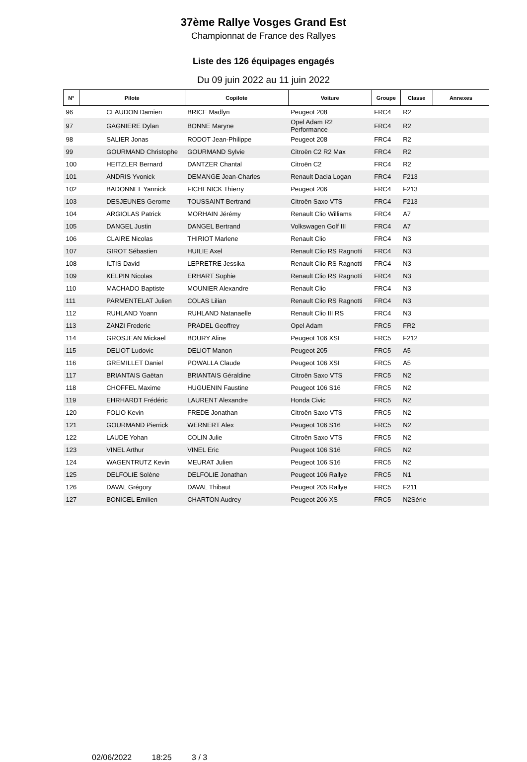37ème Rallye Vosges Grand Est
Championnat de France des Rallyes
Liste des 126 équipages engagés
Du 09 juin 2022 au 11 juin 2022
| N° | Pilote | Copilote | Voiture | Groupe | Classe | Annexes |
| --- | --- | --- | --- | --- | --- | --- |
| 96 | CLAUDON Damien | BRICE Madlyn | Peugeot 208 | FRC4 | R2 | |
| 97 | GAGNIERE Dylan | BONNE Maryne | Opel Adam R2 Performance | FRC4 | R2 | |
| 98 | SALIER Jonas | RODOT Jean-Philippe | Peugeot 208 | FRC4 | R2 | |
| 99 | GOURMAND Christophe | GOURMAND Sylvie | Citroën C2 R2 Max | FRC4 | R2 | |
| 100 | HEITZLER Bernard | DANTZER Chantal | Citroën C2 | FRC4 | R2 | |
| 101 | ANDRIS Yvonick | DEMANGE Jean-Charles | Renault Dacia Logan | FRC4 | F213 | |
| 102 | BADONNEL Yannick | FICHENICK Thierry | Peugeot 206 | FRC4 | F213 | |
| 103 | DESJEUNES Gerome | TOUSSAINT Bertrand | Citroën Saxo VTS | FRC4 | F213 | |
| 104 | ARGIOLAS Patrick | MORHAIN Jérémy | Renault Clio Williams | FRC4 | A7 | |
| 105 | DANGEL Justin | DANGEL Bertrand | Volkswagen Golf III | FRC4 | A7 | |
| 106 | CLAIRE Nicolas | THIRIOT Marlene | Renault Clio | FRC4 | N3 | |
| 107 | GIROT Sébastien | HUILIE Axel | Renault Clio RS Ragnotti | FRC4 | N3 | |
| 108 | ILTIS David | LEPRETRE Jessika | Renault Clio RS Ragnotti | FRC4 | N3 | |
| 109 | KELPIN Nicolas | ERHART Sophie | Renault Clio RS Ragnotti | FRC4 | N3 | |
| 110 | MACHADO Baptiste | MOUNIER Alexandre | Renault Clio | FRC4 | N3 | |
| 111 | PARMENTELAT Julien | COLAS Lilian | Renault Clio RS Ragnotti | FRC4 | N3 | |
| 112 | RUHLAND Yoann | RUHLAND Natanaelle | Renault Clio III RS | FRC4 | N3 | |
| 113 | ZANZI Frederic | PRADEL Geoffrey | Opel Adam | FRC5 | FR2 | |
| 114 | GROSJEAN Mickael | BOURY Aline | Peugeot 106 XSI | FRC5 | F212 | |
| 115 | DELIOT Ludovic | DELIOT Manon | Peugeot 205 | FRC5 | A5 | |
| 116 | GREMILLET Daniel | POWALLA Claude | Peugeot 106 XSI | FRC5 | A5 | |
| 117 | BRIANTAIS Gaëtan | BRIANTAIS Géraldine | Citroën Saxo VTS | FRC5 | N2 | |
| 118 | CHOFFEL Maxime | HUGUENIN Faustine | Peugeot 106 S16 | FRC5 | N2 | |
| 119 | EHRHARDT Frédéric | LAURENT Alexandre | Honda Civic | FRC5 | N2 | |
| 120 | FOLIO Kevin | FREDE Jonathan | Citroën Saxo VTS | FRC5 | N2 | |
| 121 | GOURMAND Pierrick | WERNERT Alex | Peugeot 106 S16 | FRC5 | N2 | |
| 122 | LAUDE Yohan | COLIN Julie | Citroën Saxo VTS | FRC5 | N2 | |
| 123 | VINEL Arthur | VINEL Eric | Peugeot 106 S16 | FRC5 | N2 | |
| 124 | WAGENTRUTZ Kevin | MEURAT Julien | Peugeot 106 S16 | FRC5 | N2 | |
| 125 | DELFOLIE Solène | DELFOLIE Jonathan | Peugeot 106 Rallye | FRC5 | N1 | |
| 126 | DAVAL Grégory | DAVAL Thibaut | Peugeot 205 Rallye | FRC5 | F211 | |
| 127 | BONICEL Emilien | CHARTON Audrey | Peugeot 206 XS | FRC5 | N2Série | |
02/06/2022 18:25 3 / 3